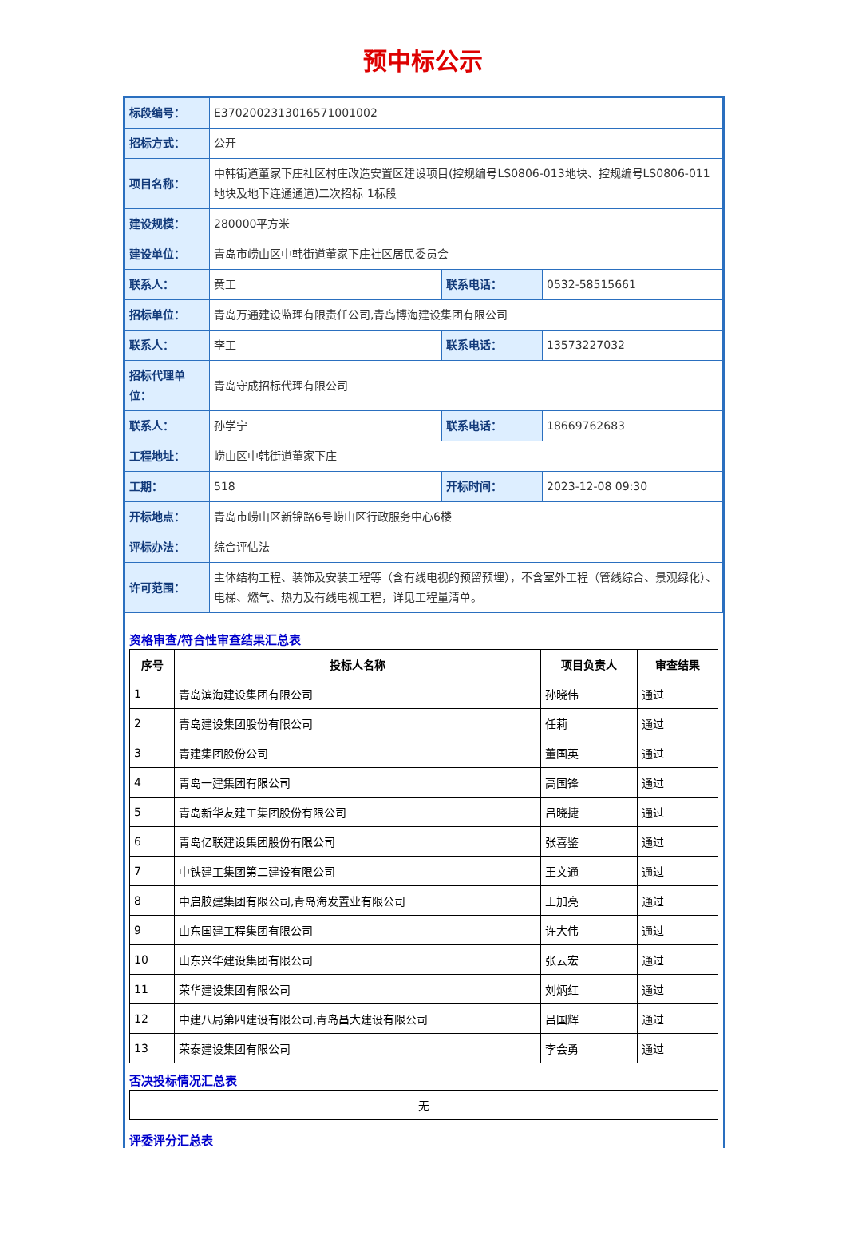预中标公示
| 标段编号： | E3702002313016571001002 | | |
| 招标方式： | 公开 | | |
| 项目名称： | 中韩街道董家下庄社区村庄改造安置区建设项目(控规编号LS0806-013地块、控规编号LS0806-011地块及地下连通通道)二次招标 1标段 | | |
| 建设规模： | 280000平方米 | | |
| 建设单位： | 青岛市崂山区中韩街道董家下庄社区居民委员会 | | |
| 联系人： | 黄工 | 联系电话： | 0532-58515661 |
| 招标单位： | 青岛万通建设监理有限责任公司,青岛博海建设集团有限公司 | | |
| 联系人： | 李工 | 联系电话： | 13573227032 |
| 招标代理单位： | 青岛守成招标代理有限公司 | | |
| 联系人： | 孙学宁 | 联系电话： | 18669762683 |
| 工程地址： | 崂山区中韩街道董家下庄 | | |
| 工期： | 518 | 开标时间： | 2023-12-08 09:30 |
| 开标地点： | 青岛市崂山区新锦路6号崂山区行政服务中心6楼 | | |
| 评标办法： | 综合评估法 | | |
| 许可范围： | 主体结构工程、装饰及安装工程等（含有线电视的预留预埋），不含室外工程（管线综合、景观绿化）、电梯、燃气、热力及有线电视工程，详见工程量清单。 | | |
资格审查/符合性审查结果汇总表
| 序号 | 投标人名称 | 项目负责人 | 审查结果 |
| --- | --- | --- | --- |
| 1 | 青岛滨海建设集团有限公司 | 孙晓伟 | 通过 |
| 2 | 青岛建设集团股份有限公司 | 任莉 | 通过 |
| 3 | 青建集团股份公司 | 董国英 | 通过 |
| 4 | 青岛一建集团有限公司 | 高国锋 | 通过 |
| 5 | 青岛新华友建工集团股份有限公司 | 吕晓捷 | 通过 |
| 6 | 青岛亿联建设集团股份有限公司 | 张喜鉴 | 通过 |
| 7 | 中铁建工集团第二建设有限公司 | 王文通 | 通过 |
| 8 | 中启胶建集团有限公司,青岛海发置业有限公司 | 王加亮 | 通过 |
| 9 | 山东国建工程集团有限公司 | 许大伟 | 通过 |
| 10 | 山东兴华建设集团有限公司 | 张云宏 | 通过 |
| 11 | 荣华建设集团有限公司 | 刘炳红 | 通过 |
| 12 | 中建八局第四建设有限公司,青岛昌大建设有限公司 | 吕国辉 | 通过 |
| 13 | 荣泰建设集团有限公司 | 李会勇 | 通过 |
否决投标情况汇总表
| 无 |
评委评分汇总表